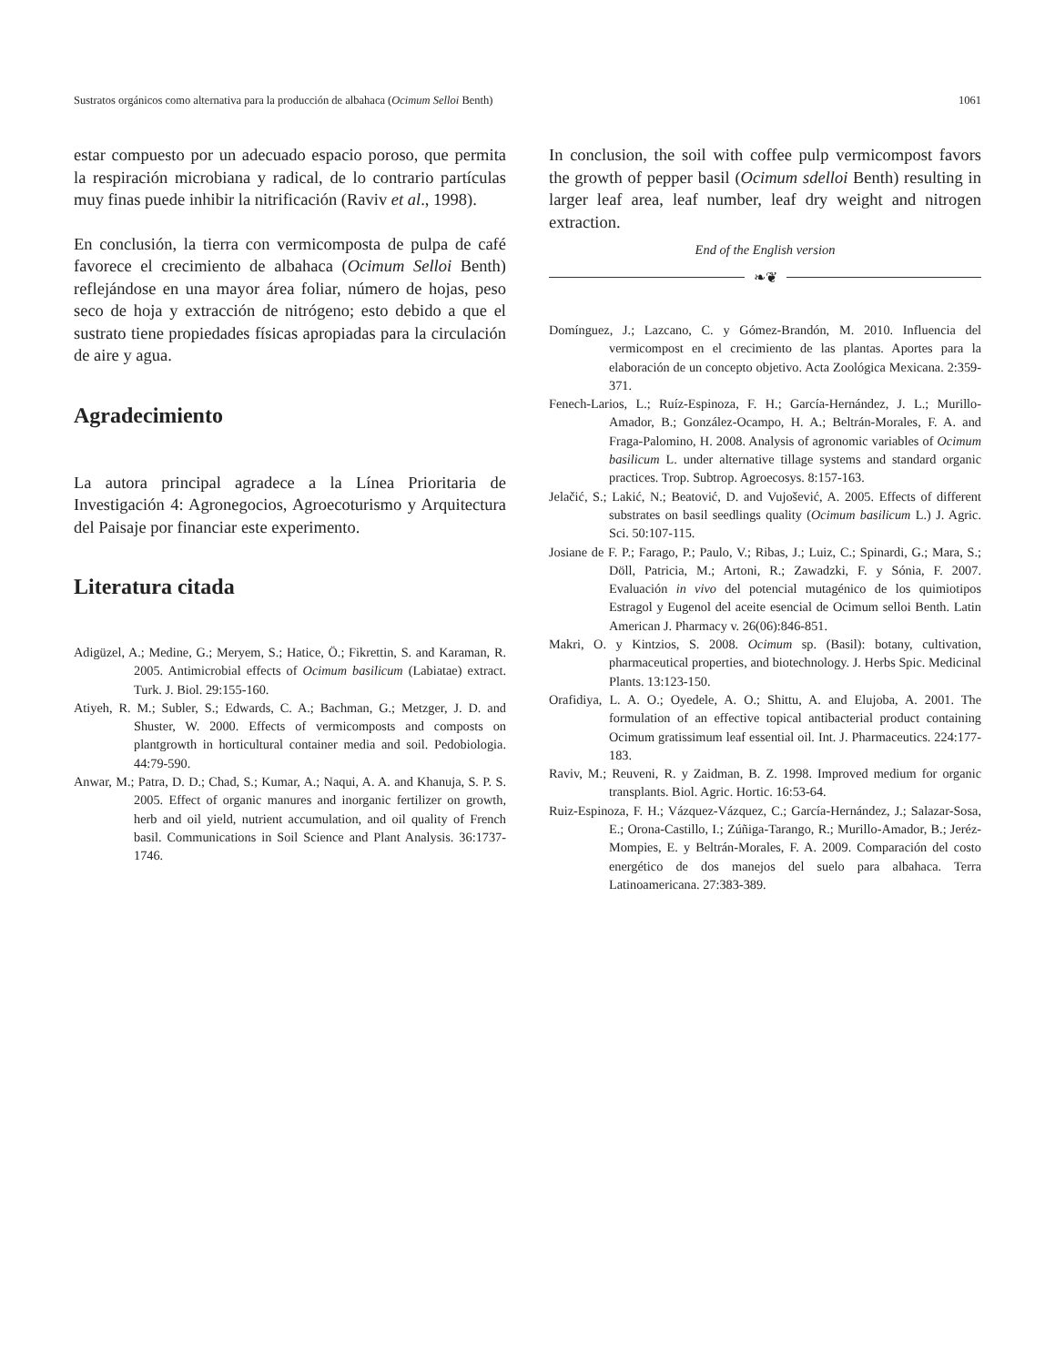Sustratos orgánicos como alternativa para la producción de albahaca (Ocimum Selloi Benth) 1061
estar compuesto por un adecuado espacio poroso, que permita la respiración microbiana y radical, de lo contrario partículas muy finas puede inhibir la nitrificación (Raviv et al., 1998).
En conclusión, la tierra con vermicomposta de pulpa de café favorece el crecimiento de albahaca (Ocimum Selloi Benth) reflejándose en una mayor área foliar, número de hojas, peso seco de hoja y extracción de nitrógeno; esto debido a que el sustrato tiene propiedades físicas apropiadas para la circulación de aire y agua.
Agradecimiento
La autora principal agradece a la Línea Prioritaria de Investigación 4: Agronegocios, Agroecoturismo y Arquitectura del Paisaje por financiar este experimento.
Literatura citada
Adigüzel, A.; Medine, G.; Meryem, S.; Hatice, Ö.; Fikrettin, S. and Karaman, R. 2005. Antimicrobial effects of Ocimum basilicum (Labiatae) extract. Turk. J. Biol. 29:155-160.
Atiyeh, R. M.; Subler, S.; Edwards, C. A.; Bachman, G.; Metzger, J. D. and Shuster, W. 2000. Effects of vermicomposts and composts on plantgrowth in horticultural container media and soil. Pedobiologia. 44:79-590.
Anwar, M.; Patra, D. D.; Chad, S.; Kumar, A.; Naqui, A. A. and Khanuja, S. P. S. 2005. Effect of organic manures and inorganic fertilizer on growth, herb and oil yield, nutrient accumulation, and oil quality of French basil. Communications in Soil Science and Plant Analysis. 36:1737-1746.
In conclusion, the soil with coffee pulp vermicompost favors the growth of pepper basil (Ocimum sdelloi Benth) resulting in larger leaf area, leaf number, leaf dry weight and nitrogen extraction.
End of the English version
❧❦
Domínguez, J.; Lazcano, C. y Gómez-Brandón, M. 2010. Influencia del vermicompost en el crecimiento de las plantas. Aportes para la elaboración de un concepto objetivo. Acta Zoológica Mexicana. 2:359-371.
Fenech-Larios, L.; Ruíz-Espinoza, F. H.; García-Hernández, J. L.; Murillo-Amador, B.; González-Ocampo, H. A.; Beltrán-Morales, F. A. and Fraga-Palomino, H. 2008. Analysis of agronomic variables of Ocimum basilicum L. under alternative tillage systems and standard organic practices. Trop. Subtrop. Agroecosys. 8:157-163.
Jelačić, S.; Lakić, N.; Beatović, D. and Vujošević, A. 2005. Effects of different substrates on basil seedlings quality (Ocimum basilicum L.) J. Agric. Sci. 50:107-115.
Josiane de F. P.; Farago, P.; Paulo, V.; Ribas, J.; Luiz, C.; Spinardi, G.; Mara, S.; Döll, Patricia, M.; Artoni, R.; Zawadzki, F. y Sónia, F. 2007. Evaluación in vivo del potencial mutagénico de los quimiotipos Estragol y Eugenol del aceite esencial de Ocimum selloi Benth. Latin American J. Pharmacy v. 26(06):846-851.
Makri, O. y Kintzios, S. 2008. Ocimum sp. (Basil): botany, cultivation, pharmaceutical properties, and biotechnology. J. Herbs Spic. Medicinal Plants. 13:123-150.
Orafidiya, L. A. O.; Oyedele, A. O.; Shittu, A. and Elujoba, A. 2001. The formulation of an effective topical antibacterial product containing Ocimum gratissimum leaf essential oil. Int. J. Pharmaceutics. 224:177-183.
Raviv, M.; Reuveni, R. y Zaidman, B. Z. 1998. Improved medium for organic transplants. Biol. Agric. Hortic. 16:53-64.
Ruiz-Espinoza, F. H.; Vázquez-Vázquez, C.; García-Hernández, J.; Salazar-Sosa, E.; Orona-Castillo, I.; Zúñiga-Tarango, R.; Murillo-Amador, B.; Jeréz-Mompies, E. y Beltrán-Morales, F. A. 2009. Comparación del costo energético de dos manejos del suelo para albahaca. Terra Latinoamericana. 27:383-389.